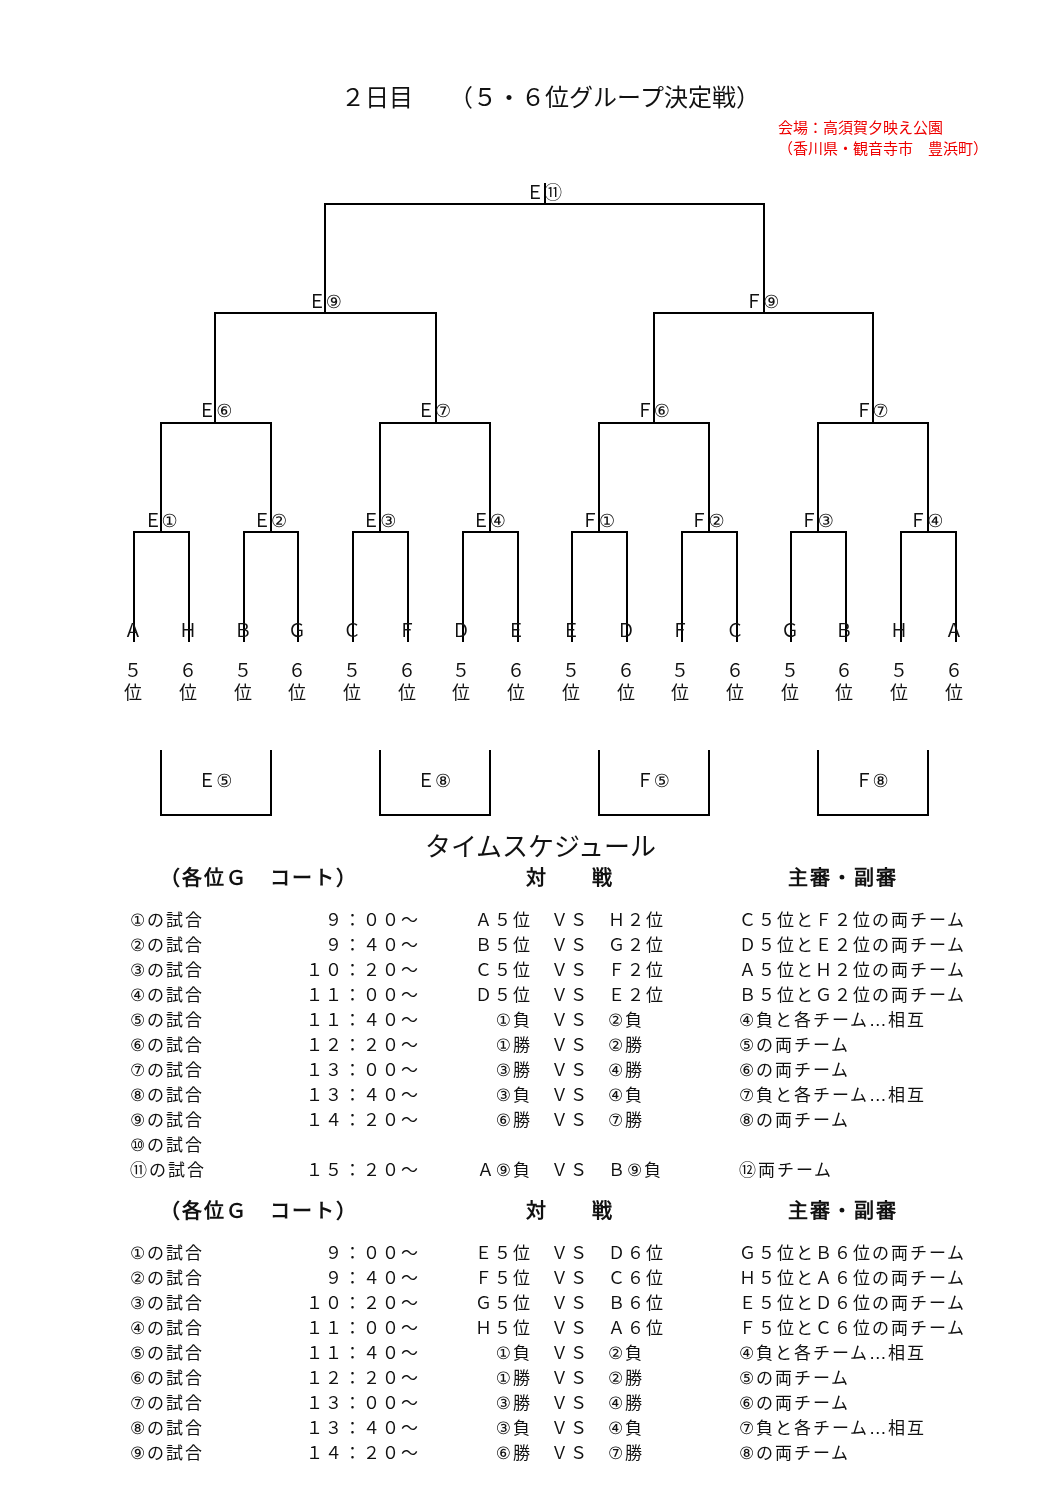２日目　　（５・６位グループ決定戦）
会場：高須賀夕映え公園
（香川県・観音寺市　豊浜町）
Ｅ⑪
Ｅ⑨
Ｆ⑨
Ｅ⑥
Ｅ⑦
Ｆ⑥
Ｆ⑦
Ｅ①
Ｅ②
Ｅ③
Ｅ④
Ｆ①
Ｆ②
Ｆ③
Ｆ④
Ａ
Ｈ
Ｂ
Ｇ
Ｃ
Ｆ
Ｄ
Ｅ
Ｅ
Ｄ
Ｆ
Ｃ
Ｇ
Ｂ
Ｈ
Ａ
５
位
６
位
５
位
６
位
５
位
６
位
５
位
６
位
５
位
６
位
５
位
６
位
５
位
６
位
５
位
６
位
Ｅ⑤
Ｅ⑧
Ｆ⑤
Ｆ⑧
タイムスケジュール
| （各位Ｇ コート） | | 対 戦 | 主審・副審 |
| --- | --- | --- | --- |
| ①の試合 | ９：００～ | Ａ５位 ＶＳ Ｈ２位 | Ｃ５位とＦ２位の両チーム |
| ②の試合 | ９：４０～ | Ｂ５位 ＶＳ Ｇ２位 | Ｄ５位とＥ２位の両チーム |
| ③の試合 | １０：２０～ | Ｃ５位 ＶＳ Ｆ２位 | Ａ５位とＨ２位の両チーム |
| ④の試合 | １１：００～ | Ｄ５位 ＶＳ Ｅ２位 | Ｂ５位とＧ２位の両チーム |
| ⑤の試合 | １１：４０～ | ①負 ＶＳ ②負 | ④負と各チーム…相互 |
| ⑥の試合 | １２：２０～ | ①勝 ＶＳ ②勝 | ⑤の両チーム |
| ⑦の試合 | １３：００～ | ③勝 ＶＳ ④勝 | ⑥の両チーム |
| ⑧の試合 | １３：４０～ | ③負 ＶＳ ④負 | ⑦負と各チーム…相互 |
| ⑨の試合 | １４：２０～ | ⑥勝 ＶＳ ⑦勝 | ⑧の両チーム |
| ⑩の試合 | | | |
| ⑪の試合 | １５：２０～ | Ａ⑨負 ＶＳ Ｂ⑨負 | ⑫両チーム |
| （各位Ｇ コート） | | 対 戦 | 主審・副審 |
| ①の試合 | ９：００～ | Ｅ５位 ＶＳ Ｄ６位 | Ｇ５位とＢ６位の両チーム |
| ②の試合 | ９：４０～ | Ｆ５位 ＶＳ Ｃ６位 | Ｈ５位とＡ６位の両チーム |
| ③の試合 | １０：２０～ | Ｇ５位 ＶＳ Ｂ６位 | Ｅ５位とＤ６位の両チーム |
| ④の試合 | １１：００～ | Ｈ５位 ＶＳ Ａ６位 | Ｆ５位とＣ６位の両チーム |
| ⑤の試合 | １１：４０～ | ①負 ＶＳ ②負 | ④負と各チーム…相互 |
| ⑥の試合 | １２：２０～ | ①勝 ＶＳ ②勝 | ⑤の両チーム |
| ⑦の試合 | １３：００～ | ③勝 ＶＳ ④勝 | ⑥の両チーム |
| ⑧の試合 | １３：４０～ | ③負 ＶＳ ④負 | ⑦負と各チーム…相互 |
| ⑨の試合 | １４：２０～ | ⑥勝 ＶＳ ⑦勝 | ⑧の両チーム |